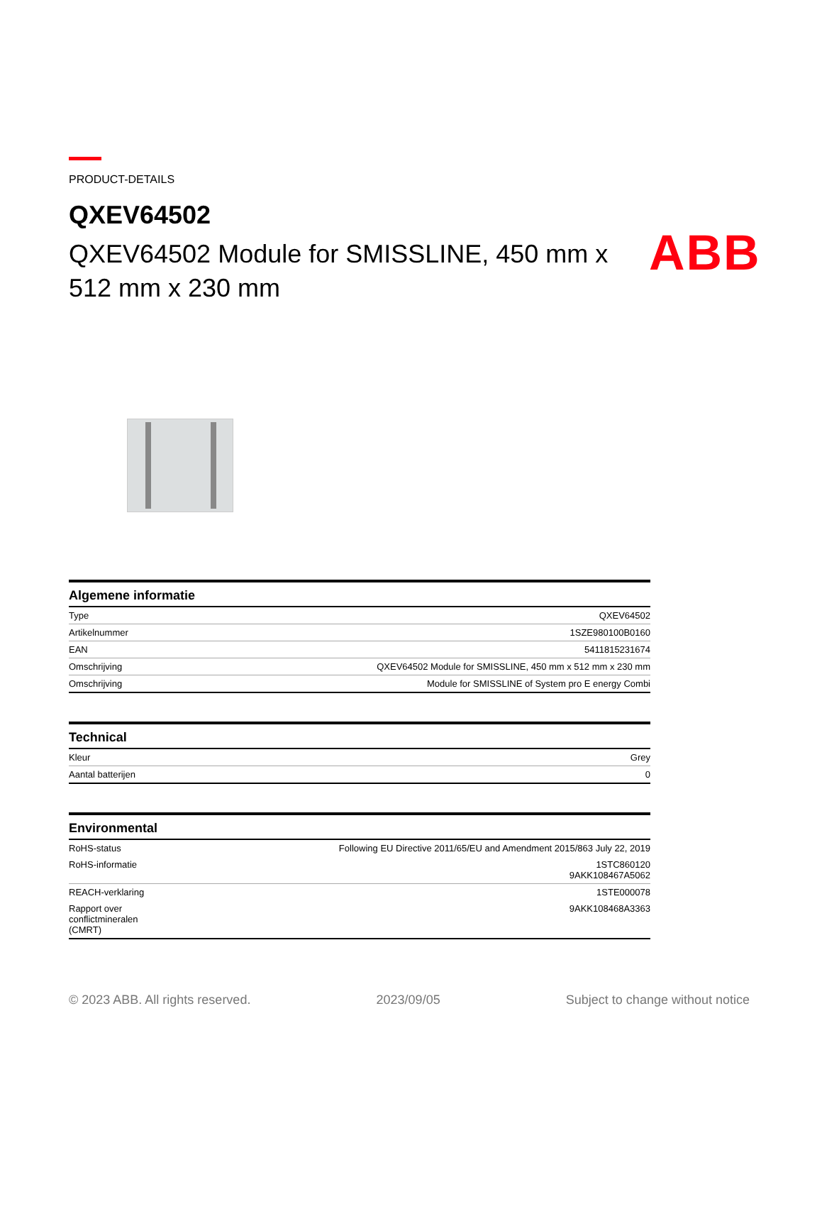ABB
PRODUCT-DETAILS
QXEV64502
QXEV64502 Module for SMISSLINE, 450 mm x 512 mm x 230 mm
| Algemene informatie | |
| --- | --- |
| Type | QXEV64502 |
| Artikelnummer | 1SZE980100B0160 |
| EAN | 5411815231674 |
| Omschrijving | QXEV64502 Module for SMISSLINE, 450 mm x 512 mm x 230 mm |
| Omschrijving | Module for SMISSLINE of System pro E energy Combi |
| Technical | |
| --- | --- |
| Kleur | Grey |
| Aantal batterijen | 0 |
| Environmental | |
| --- | --- |
| RoHS-status | Following EU Directive 2011/65/EU and Amendment 2015/863 July 22, 2019 |
| RoHS-informatie | 1STC860120 9AKK108467A5062 |
| REACH-verklaring | 1STE000078 |
| Rapport over conflictmineralen (CMRT) | 9AKK108468A3363 |
© 2023 ABB. All rights reserved. 2023/09/05 Subject to change without notice